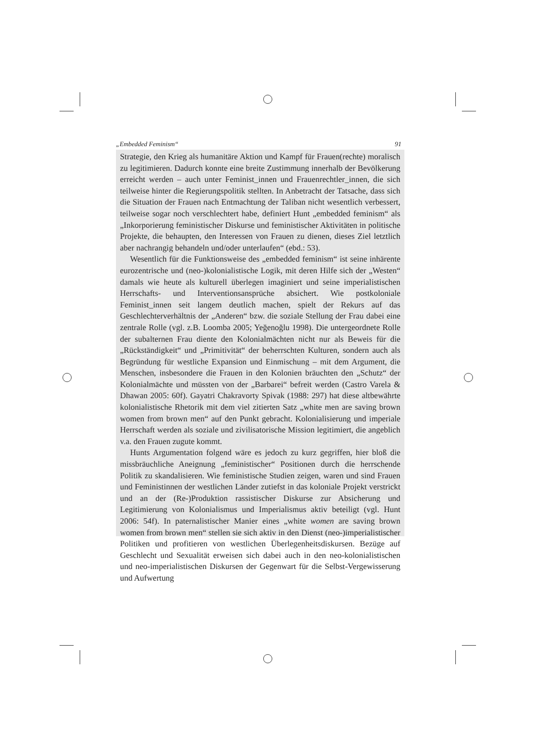„Embedded Feminism“ 91
Strategie, den Krieg als humanitäre Aktion und Kampf für Frauen(rechte) moralisch zu legitimieren. Dadurch konnte eine breite Zustimmung innerhalb der Bevölkerung erreicht werden – auch unter Feminist_innen und Frauenrechtler_innen, die sich teilweise hinter die Regierungspolitik stellten. In Anbetracht der Tatsache, dass sich die Situation der Frauen nach Entmachtung der Taliban nicht wesentlich verbessert, teilweise sogar noch verschlechtert habe, definiert Hunt „embedded feminism“ als „Inkorporierung feministischer Diskurse und feministischer Aktivitäten in politische Projekte, die behaupten, den Interessen von Frauen zu dienen, dieses Ziel letztlich aber nachrangig behandeln und/oder unterlaufen“ (ebd.: 53).
Wesentlich für die Funktionsweise des „embedded feminism“ ist seine inhärente eurozentrische und (neo-)kolonialistische Logik, mit deren Hilfe sich der „Westen“ damals wie heute als kulturell überlegen imaginiert und seine imperialistischen Herrschafts- und Interventionsansprüche absichert. Wie postkoloniale Feminist_innen seit langem deutlich machen, spielt der Rekurs auf das Geschlechterverhältnis der „Anderen“ bzw. die soziale Stellung der Frau dabei eine zentrale Rolle (vgl. z.B. Loomba 2005; Yeğenoğlu 1998). Die untergeordnete Rolle der subalternen Frau diente den Kolonialmächten nicht nur als Beweis für die „Rückständigkeit“ und „Primitivität“ der beherrschten Kulturen, sondern auch als Begründung für westliche Expansion und Einmischung – mit dem Argument, die Menschen, insbesondere die Frauen in den Kolonien bräuchten den „Schutz“ der Kolonialmächte und müssten von der „Barbarei“ befreit werden (Castro Varela & Dhawan 2005: 60f). Gayatri Chakravorty Spivak (1988: 297) hat diese altbewährte kolonialistische Rhetorik mit dem viel zitierten Satz „white men are saving brown women from brown men“ auf den Punkt gebracht. Kolonialisierung und imperiale Herrschaft werden als soziale und zivilisatorische Mission legitimiert, die angeblich v.a. den Frauen zugute kommt.
Hunts Argumentation folgend wäre es jedoch zu kurz gegriffen, hier bloß die missbräuchliche Aneignung „feministischer“ Positionen durch die herrschende Politik zu skandalisieren. Wie feministische Studien zeigen, waren und sind Frauen und Feministinnen der westlichen Länder zutiefst in das koloniale Projekt verstrickt und an der (Re-)Produktion rassistischer Diskurse zur Absicherung und Legitimierung von Kolonialismus und Imperialismus aktiv beteiligt (vgl. Hunt 2006: 54f). In paternalistischer Manier eines „white women are saving brown women from brown men“ stellen sie sich aktiv in den Dienst (neo-)imperialistischer Politiken und profitieren von westlichen Überlegenheitsdiskursen. Bezüge auf Geschlecht und Sexualität erweisen sich dabei auch in den neo-kolonialistischen und neo-imperialistischen Diskursen der Gegenwart für die Selbst-Vergewisserung und Aufwertung